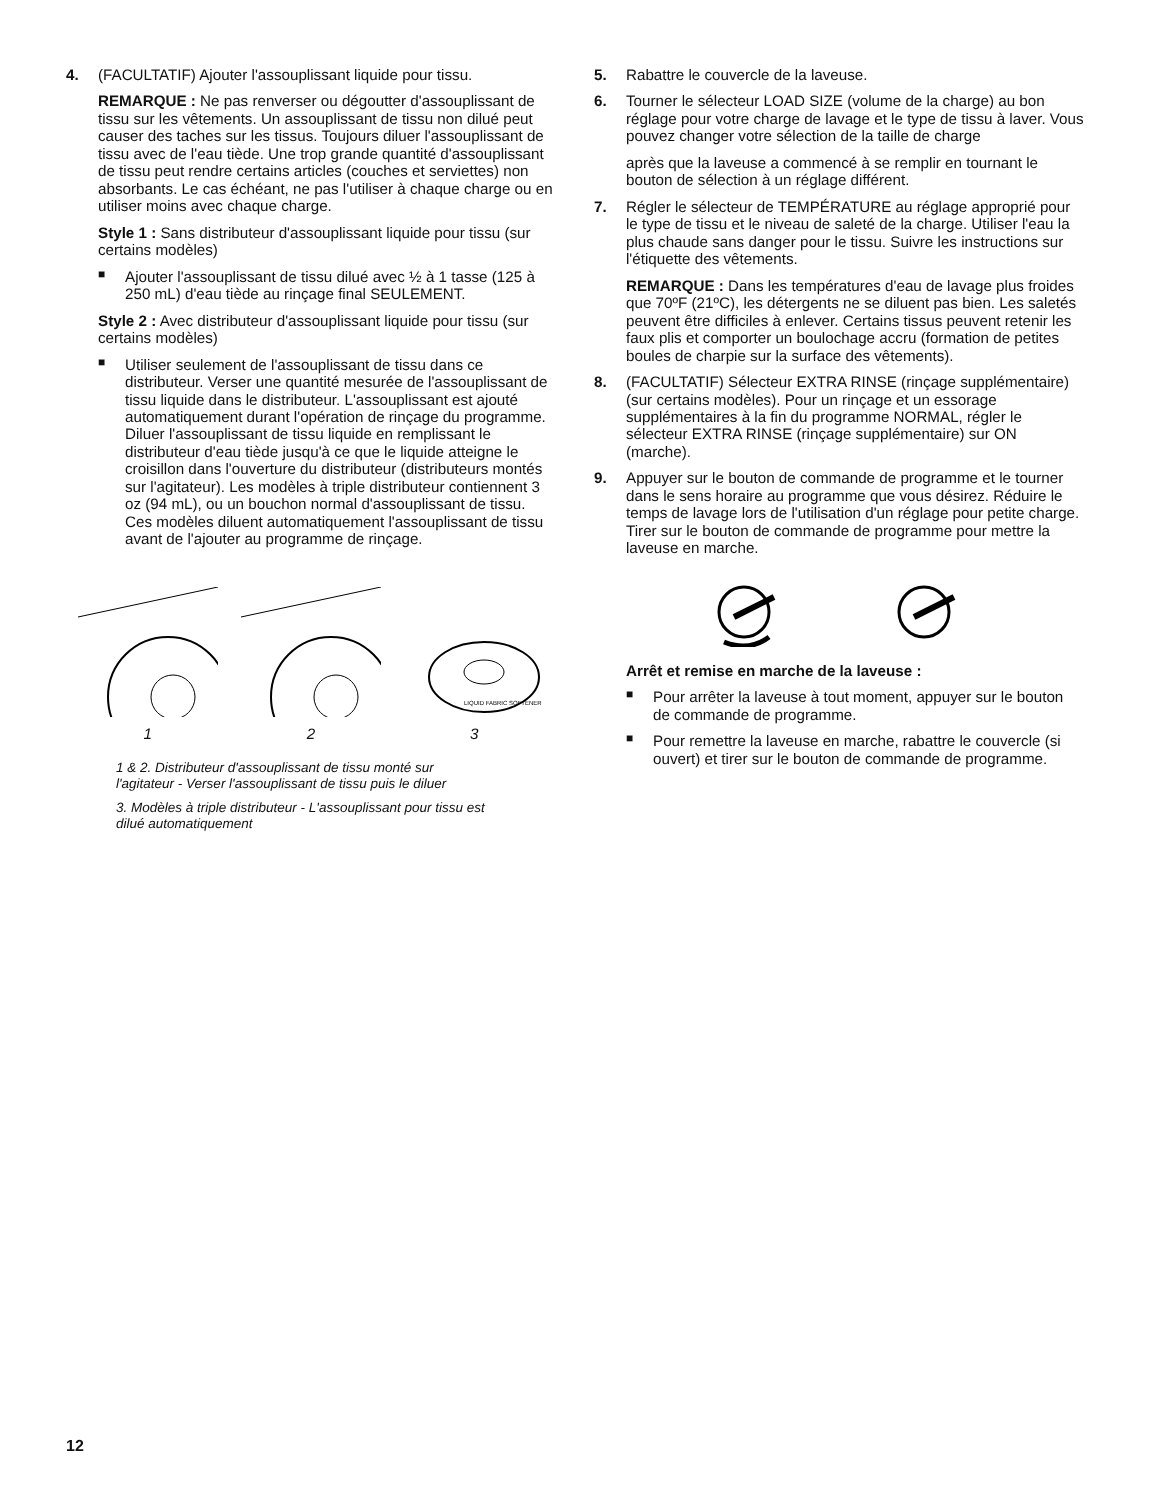4. (FACULTATIF) Ajouter l'assouplissant liquide pour tissu.
REMARQUE : Ne pas renverser ou dégoutter d'assouplissant de tissu sur les vêtements. Un assouplissant de tissu non dilué peut causer des taches sur les tissus. Toujours diluer l'assouplissant de tissu avec de l'eau tiède. Une trop grande quantité d'assouplissant de tissu peut rendre certains articles (couches et serviettes) non absorbants. Le cas échéant, ne pas l'utiliser à chaque charge ou en utiliser moins avec chaque charge.
Style 1 : Sans distributeur d'assouplissant liquide pour tissu (sur certains modèles)
■ Ajouter l'assouplissant de tissu dilué avec ½ à 1 tasse (125 à 250 mL) d'eau tiède au rinçage final SEULEMENT.
Style 2 : Avec distributeur d'assouplissant liquide pour tissu (sur certains modèles)
■ Utiliser seulement de l'assouplissant de tissu dans ce distributeur. Verser une quantité mesurée de l'assouplissant de tissu liquide dans le distributeur. L'assouplissant est ajouté automatiquement durant l'opération de rinçage du programme. Diluer l'assouplissant de tissu liquide en remplissant le distributeur d'eau tiède jusqu'à ce que le liquide atteigne le croisillon dans l'ouverture du distributeur (distributeurs montés sur l'agitateur). Les modèles à triple distributeur contiennent 3 oz (94 mL), ou un bouchon normal d'assouplissant de tissu. Ces modèles diluent automatiquement l'assouplissant de tissu avant de l'ajouter au programme de rinçage.
LIQUID FABRIC SOFTENER
1 2 3
1 & 2. Distributeur d'assouplissant de tissu monté sur l'agitateur - Verser l'assouplissant de tissu puis le diluer
3. Modèles à triple distributeur - L'assouplissant pour tissu est dilué automatiquement
5. Rabattre le couvercle de la laveuse.
6. Tourner le sélecteur LOAD SIZE (volume de la charge) au bon réglage pour votre charge de lavage et le type de tissu à laver. Vous pouvez changer votre sélection de la taille de charge
après que la laveuse a commencé à se remplir en tournant le bouton de sélection à un réglage différent.
7. Régler le sélecteur de TEMPÉRATURE au réglage approprié pour le type de tissu et le niveau de saleté de la charge. Utiliser l'eau la plus chaude sans danger pour le tissu. Suivre les instructions sur l'étiquette des vêtements.
REMARQUE : Dans les températures d'eau de lavage plus froides que 70ºF (21ºC), les détergents ne se diluent pas bien. Les saletés peuvent être difficiles à enlever. Certains tissus peuvent retenir les faux plis et comporter un boulochage accru (formation de petites boules de charpie sur la surface des vêtements).
8. (FACULTATIF) Sélecteur EXTRA RINSE (rinçage supplémentaire) (sur certains modèles). Pour un rinçage et un essorage supplémentaires à la fin du programme NORMAL, régler le sélecteur EXTRA RINSE (rinçage supplémentaire) sur ON (marche).
9. Appuyer sur le bouton de commande de programme et le tourner dans le sens horaire au programme que vous désirez. Réduire le temps de lavage lors de l'utilisation d'un réglage pour petite charge. Tirer sur le bouton de commande de programme pour mettre la laveuse en marche.
Arrêt et remise en marche de la laveuse :
■ Pour arrêter la laveuse à tout moment, appuyer sur le bouton de commande de programme.
■ Pour remettre la laveuse en marche, rabattre le couvercle (si ouvert) et tirer sur le bouton de commande de programme.
12